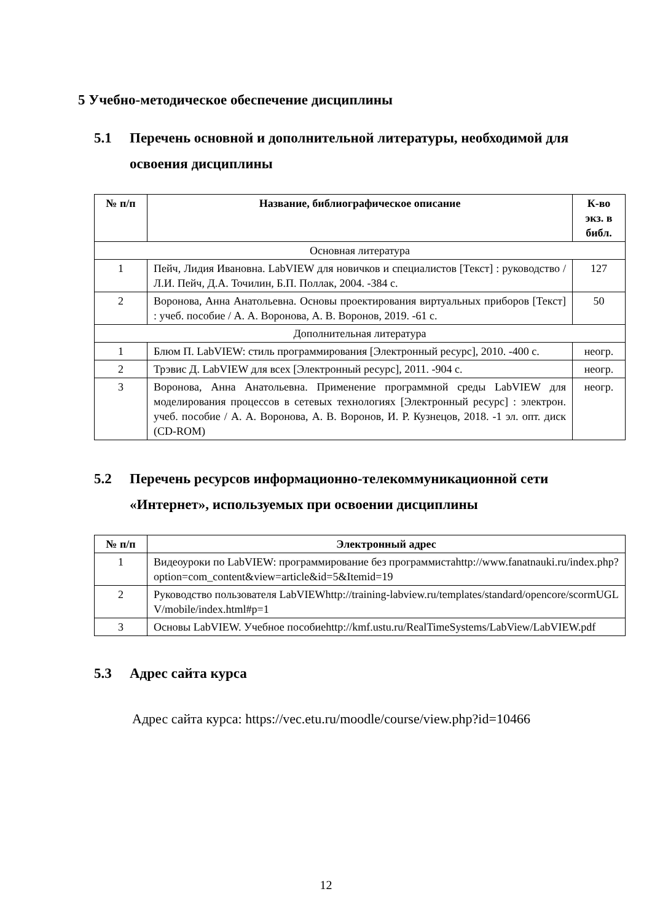5 Учебно-методическое обеспечение дисциплины
5.1 Перечень основной и дополнительной литературы, необходимой для освоения дисциплины
| № п/п | Название, библиографическое описание | К-во экз. в библ. |
| --- | --- | --- |
| Основная литература | | |
| 1 | Пейч, Лидия Ивановна. LabVIEW для новичков и специалистов [Текст] : руководство / Л.И. Пейч, Д.А. Точилин, Б.П. Поллак, 2004. -384 с. | 127 |
| 2 | Воронова, Анна Анатольевна. Основы проектирования виртуальных приборов [Текст] : учеб. пособие / А. А. Воронова, А. В. Воронов, 2019. -61 с. | 50 |
| Дополнительная литература | | |
| 1 | Блюм П. LabVIEW: стиль программирования [Электронный ресурс], 2010. -400 с. | неогр. |
| 2 | Трэвис Д. LabVIEW для всех [Электронный ресурс], 2011. -904 с. | неогр. |
| 3 | Воронова, Анна Анатольевна. Применение программной среды LabVIEW для моделирования процессов в сетевых технологиях [Электронный ресурс] : электрон. учеб. пособие / А. А. Воронова, А. В. Воронов, И. Р. Кузнецов, 2018. -1 эл. опт. диск (CD-ROM) | неогр. |
5.2 Перечень ресурсов информационно-телекоммуникационной сети «Интернет», используемых при освоении дисциплины
| № п/п | Электронный адрес |
| --- | --- |
| 1 | Видеоуроки по LabVIEW: программирование без программистаhttp://www.fanatnauki.ru/index.php?option=com_content&view=article&id=5&Itemid=19 |
| 2 | Руководство пользователя LabVIEWhttp://training-labview.ru/templates/standard/opencore/scormUGLV/mobile/index.html#p=1 |
| 3 | Основы LabVIEW. Учебное пособиеhttp://kmf.ustu.ru/RealTimeSystems/LabView/LabVIEW.pdf |
5.3 Адрес сайта курса
Адрес сайта курса: https://vec.etu.ru/moodle/course/view.php?id=10466
12